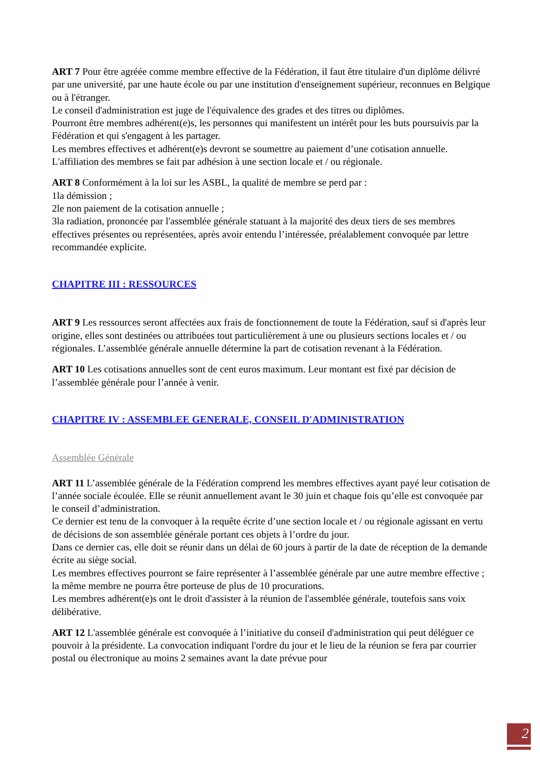ART 7 Pour être agréée comme membre effective de la Fédération, il faut être titulaire d'un diplôme délivré par une université, par une haute école ou par une institution d'enseignement supérieur, reconnues en Belgique ou à l'étranger.
Le conseil d'administration est juge de l'équivalence des grades et des titres ou diplômes.
Pourront être membres adhérent(e)s, les personnes qui manifestent un intérêt pour les buts poursuivis par la Fédération et qui s'engagent à les partager.
Les membres effectives et adhérent(e)s devront se soumettre au paiement d’une cotisation annuelle.
L'affiliation des membres se fait par adhésion à une section locale et / ou régionale.
ART 8 Conformément à la loi sur les ASBL, la qualité de membre se perd par :
1la démission ;
2le non paiement de la cotisation annuelle ;
3la radiation, prononcée par l'assemblée générale statuant à la majorité des deux tiers de ses membres effectives présentes ou représentées, après avoir entendu l’intéressée, préalablement convoquée par lettre recommandée explicite.
CHAPITRE III : RESSOURCES
ART 9 Les ressources seront affectées aux frais de fonctionnement de toute la Fédération, sauf si d'après leur origine, elles sont destinées ou attribuées tout particulièrement à une ou plusieurs sections locales et / ou régionales. L’assemblée générale annuelle détermine la part de cotisation revenant à la Fédération.
ART 10 Les cotisations annuelles sont de cent euros maximum. Leur montant est fixé par décision de l’assemblée générale pour l’année à venir.
CHAPITRE IV : ASSEMBLEE GENERALE, CONSEIL D'ADMINISTRATION
Assemblée Générale
ART 11 L’assemblée générale de la Fédération comprend les membres effectives ayant payé leur cotisation de l’année sociale écoulée. Elle se réunit annuellement avant le 30 juin et chaque fois qu’elle est convoquée par le conseil d’administration.
Ce dernier est tenu de la convoquer à la requête écrite d’une section locale et / ou régionale agissant en vertu de décisions de son assemblée générale portant ces objets à l’ordre du jour.
Dans ce dernier cas, elle doit se réunir dans un délai de 60 jours à partir de la date de réception de la demande écrite au siège social.
Les membres effectives pourront se faire représenter à l’assemblée générale par une autre membre effective ; la même membre ne pourra être porteuse de plus de 10 procurations.
Les membres adhérent(e)s ont le droit d'assister à la réunion de l'assemblée générale, toutefois sans voix délibérative.
ART 12 L'assemblée générale est convoquée à l’initiative du conseil d'administration qui peut déléguer ce pouvoir à la présidente. La convocation indiquant l'ordre du jour et le lieu de la réunion se fera par courrier postal ou électronique au moins 2 semaines avant la date prévue pour
2